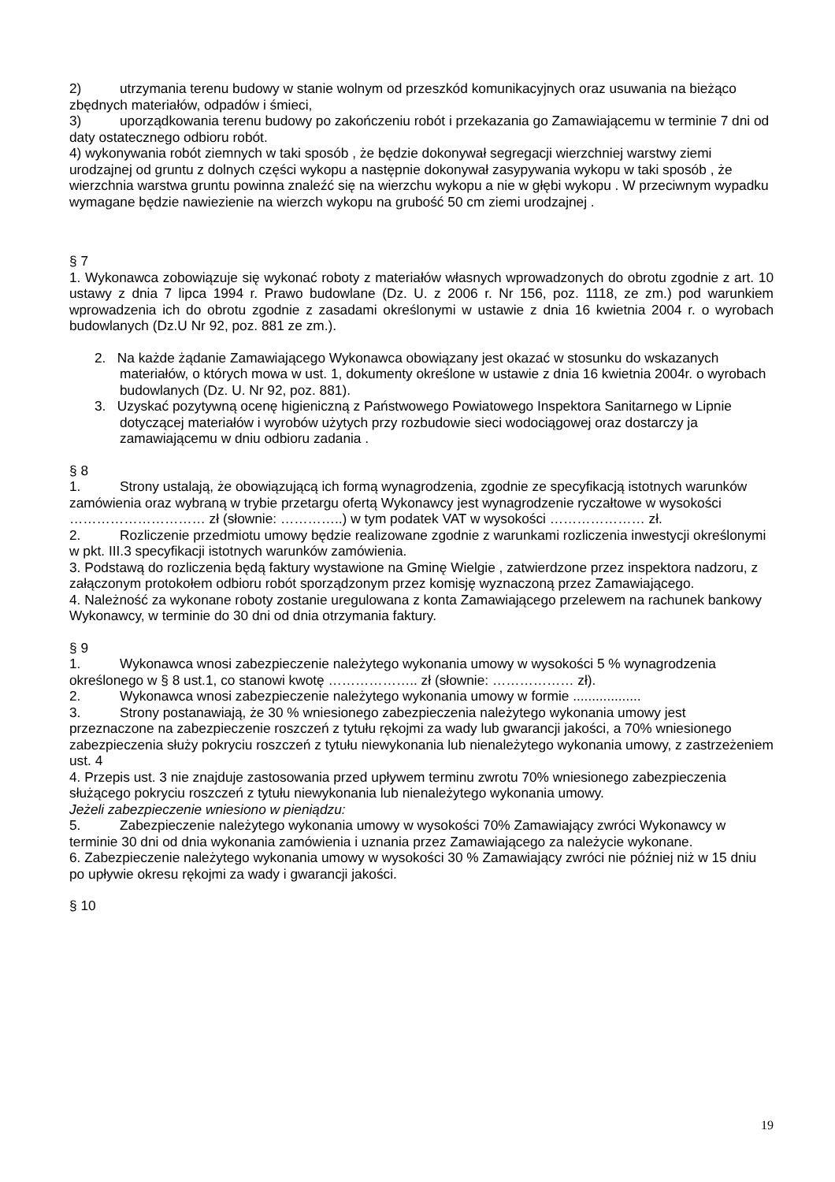2) utrzymania terenu budowy w stanie wolnym od przeszkód komunikacyjnych oraz usuwania na bieżąco zbędnych materiałów, odpadów i śmieci,
3) uporządkowania terenu budowy po zakończeniu robót i przekazania go Zamawiającemu w terminie 7 dni od daty ostatecznego odbioru robót.
4) wykonywania robót ziemnych w taki sposób , że będzie dokonywał segregacji wierzchniej warstwy ziemi urodzajnej od gruntu z dolnych części wykopu a następnie dokonywał zasypywania wykopu w taki sposób , że wierzchnia warstwa gruntu powinna znaleźć się na wierzchu wykopu a nie w głębi wykopu . W przeciwnym wypadku wymagane będzie nawiezienie na wierzch wykopu na grubość 50 cm ziemi urodzajnej .
§ 7
1. Wykonawca zobowiązuje się wykonać roboty z materiałów własnych wprowadzonych do obrotu zgodnie z art. 10 ustawy z dnia 7 lipca 1994 r. Prawo budowlane (Dz. U. z 2006 r. Nr 156, poz. 1118, ze zm.) pod warunkiem wprowadzenia ich do obrotu zgodnie z zasadami określonymi w ustawie z dnia 16 kwietnia 2004 r. o wyrobach budowlanych (Dz.U Nr 92, poz. 881 ze zm.).
2. Na każde żądanie Zamawiającego Wykonawca obowiązany jest okazać w stosunku do wskazanych materiałów, o których mowa w ust. 1, dokumenty określone w ustawie z dnia 16 kwietnia 2004r. o wyrobach budowlanych (Dz. U. Nr 92, poz. 881).
3. Uzyskać pozytywną ocenę higieniczną z Państwowego Powiatowego Inspektora Sanitarnego w Lipnie dotyczącej materiałów i wyrobów użytych przy rozbudowie sieci wodociągowej oraz dostarczy ja zamawiającemu w dniu odbioru zadania .
§ 8
1. Strony ustalają, że obowiązującą ich formą wynagrodzenia, zgodnie ze specyfikacją istotnych warunków zamówienia oraz wybraną w trybie przetargu ofertą Wykonawcy jest wynagrodzenie ryczałtowe w wysokości ………………………… zł (słownie: …………..) w tym podatek VAT w wysokości ………………… zł.
2. Rozliczenie przedmiotu umowy będzie realizowane zgodnie z warunkami rozliczenia inwestycji określonymi w pkt. III.3 specyfikacji istotnych warunków zamówienia.
3. Podstawą do rozliczenia będą faktury wystawione na Gminę Wielgie , zatwierdzone przez inspektora nadzoru, z załączonym protokołem odbioru robót sporządzonym przez komisję wyznaczoną przez Zamawiającego.
4. Należność za wykonane roboty zostanie uregulowana z konta Zamawiającego przelewem na rachunek bankowy Wykonawcy, w terminie do 30 dni od dnia otrzymania faktury.
§ 9
1. Wykonawca wnosi zabezpieczenie należytego wykonania umowy w wysokości 5 % wynagrodzenia określonego w § 8 ust.1, co stanowi kwotę ……………….. zł (słownie: ……………… zł).
2. Wykonawca wnosi zabezpieczenie należytego wykonania umowy w formie ..................
3. Strony postanawiają, że 30 % wniesionego zabezpieczenia należytego wykonania umowy jest przeznaczone na zabezpieczenie roszczeń z tytułu rękojmi za wady lub gwarancji jakości, a 70% wniesionego zabezpieczenia służy pokryciu roszczeń z tytułu niewykonania lub nienależytego wykonania umowy, z zastrzeżeniem ust. 4
4. Przepis ust. 3 nie znajduje zastosowania przed upływem terminu zwrotu 70% wniesionego zabezpieczenia służącego pokryciu roszczeń z tytułu niewykonania lub nienależytego wykonania umowy.
Jeżeli zabezpieczenie wniesiono w pieniądzu:
5. Zabezpieczenie należytego wykonania umowy w wysokości 70% Zamawiający zwróci Wykonawcy w terminie 30 dni od dnia wykonania zamówienia i uznania przez Zamawiającego za należycie wykonane.
6. Zabezpieczenie należytego wykonania umowy w wysokości 30 % Zamawiający zwróci nie później niż w 15 dniu po upływie okresu rękojmi za wady i gwarancji jakości.
§ 10
19